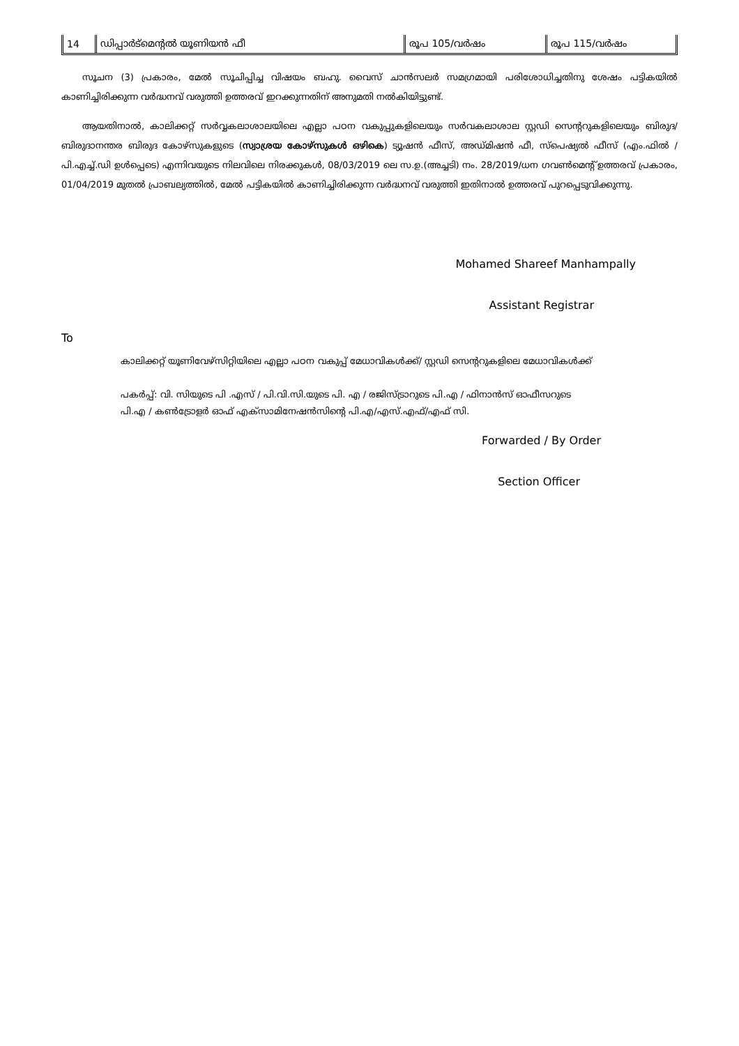| 14 | ഡിപ്പാർട്മെന്റൽ യൂണിയൻ ഫീ | രൂപ 105/വർഷം | രൂപ 115/വർഷം |
സൂചന (3) പ്രകാരം, മേൽ സൂചിപ്പിച്ച വിഷയം ബഹു. വൈസ് ചാൻസലർ സമഗ്രമായി പരിശോധിച്ചതിനു ശേഷം പട്ടികയിൽ കാണിച്ചിരിക്കുന്ന വർദ്ധനവ് വരുത്തി ഉത്തരവ് ഇറക്കുന്നതിന് അനുമതി നൽകിയിട്ടുണ്ട്.
ആയതിനാൽ, കാലിക്കറ്റ് സർവ്വകലാശാലയിലെ എല്ലാ പഠന വകുപ്പുകളിലെയും സർവകലാശാല സ്റ്റഡി സെന്ററുകളിലെയും ബിരുദ/ബിരുദാനന്തര ബിരുദ കോഴ്സുകളുടെ (സ്വാശ്രയ കോഴ്സുകൾ ഒഴികെ) ട്യൂഷൻ ഫീസ്, അഡ്മിഷൻ ഫീ, സ്പെഷ്യൽ ഫീസ് (എം.ഫിൽ / പി.എച്ച്.ഡി ഉൾപ്പെടെ) എന്നിവയുടെ നിലവിലെ നിരക്കുകൾ, 08/03/2019 ലെ സ.ഉ.(അച്ചടി) നം. 28/2019/ധന ഗവൺമെന്റ് ഉത്തരവ് പ്രകാരം, 01/04/2019 മുതൽ പ്രാബല്യത്തിൽ, മേൽ പട്ടികയിൽ കാണിച്ചിരിക്കുന്ന വർദ്ധനവ് വരുത്തി ഇതിനാൽ ഉത്തരവ് പുറപ്പെടുവിക്കുന്നു.
Mohamed Shareef Manhampally
Assistant Registrar
To
കാലിക്കറ്റ് യൂണിവേഴ്സിറ്റിയിലെ എല്ലാ പഠന വകുപ്പ് മേധാവികൾക്ക്/ സ്റ്റഡി സെന്ററുകളിലെ മേധാവികൾക്ക്
പകർപ്പ്: വി. സിയുടെ പി .എസ് / പി.വി.സി.യുടെ പി. എ / രജിസ്ട്രാറുടെ പി.എ / ഫിനാൻസ് ഓഫീസറുടെ
പി.എ / കൺട്രോളർ ഓഫ് എക്സാമിനേഷൻസിന്റെ പി.എ/എസ്.എഫ്/എഫ് സി.
Forwarded / By Order
Section Officer